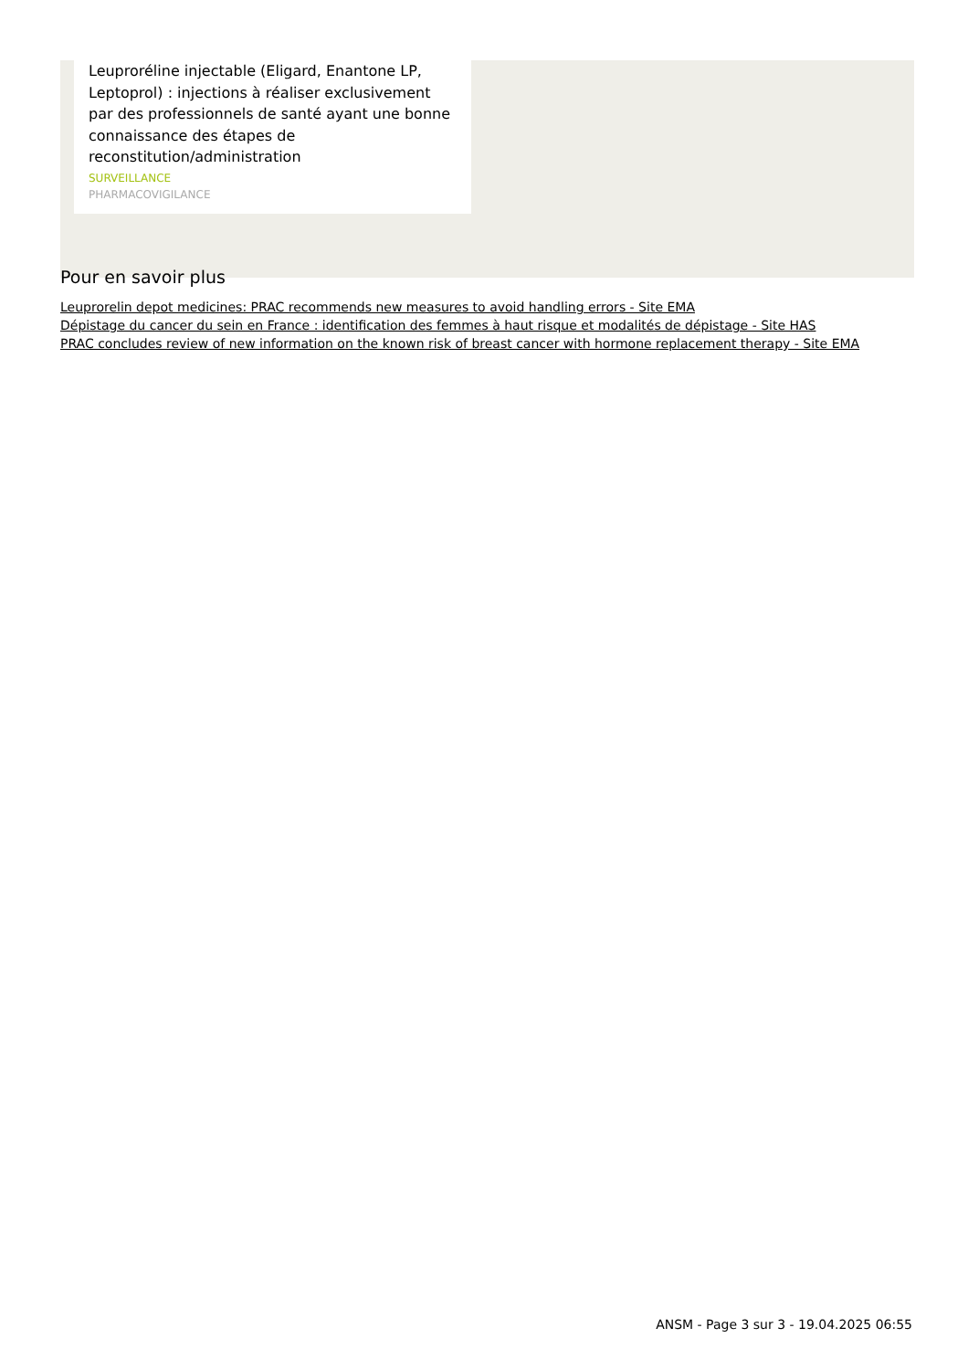Leuproréline injectable (Eligard, Enantone LP, Leptoprol) : injections à réaliser exclusivement par des professionnels de santé ayant une bonne connaissance des étapes de reconstitution/administration
SURVEILLANCE
PHARMACOVIGILANCE
Pour en savoir plus
Leuprorelin depot medicines: PRAC recommends new measures to avoid handling errors - Site EMA
Dépistage du cancer du sein en France : identification des femmes à haut risque et modalités de dépistage - Site HAS
PRAC concludes review of new information on the known risk of breast cancer with hormone replacement therapy - Site EMA
ANSM - Page 3 sur 3 - 19.04.2025 06:55